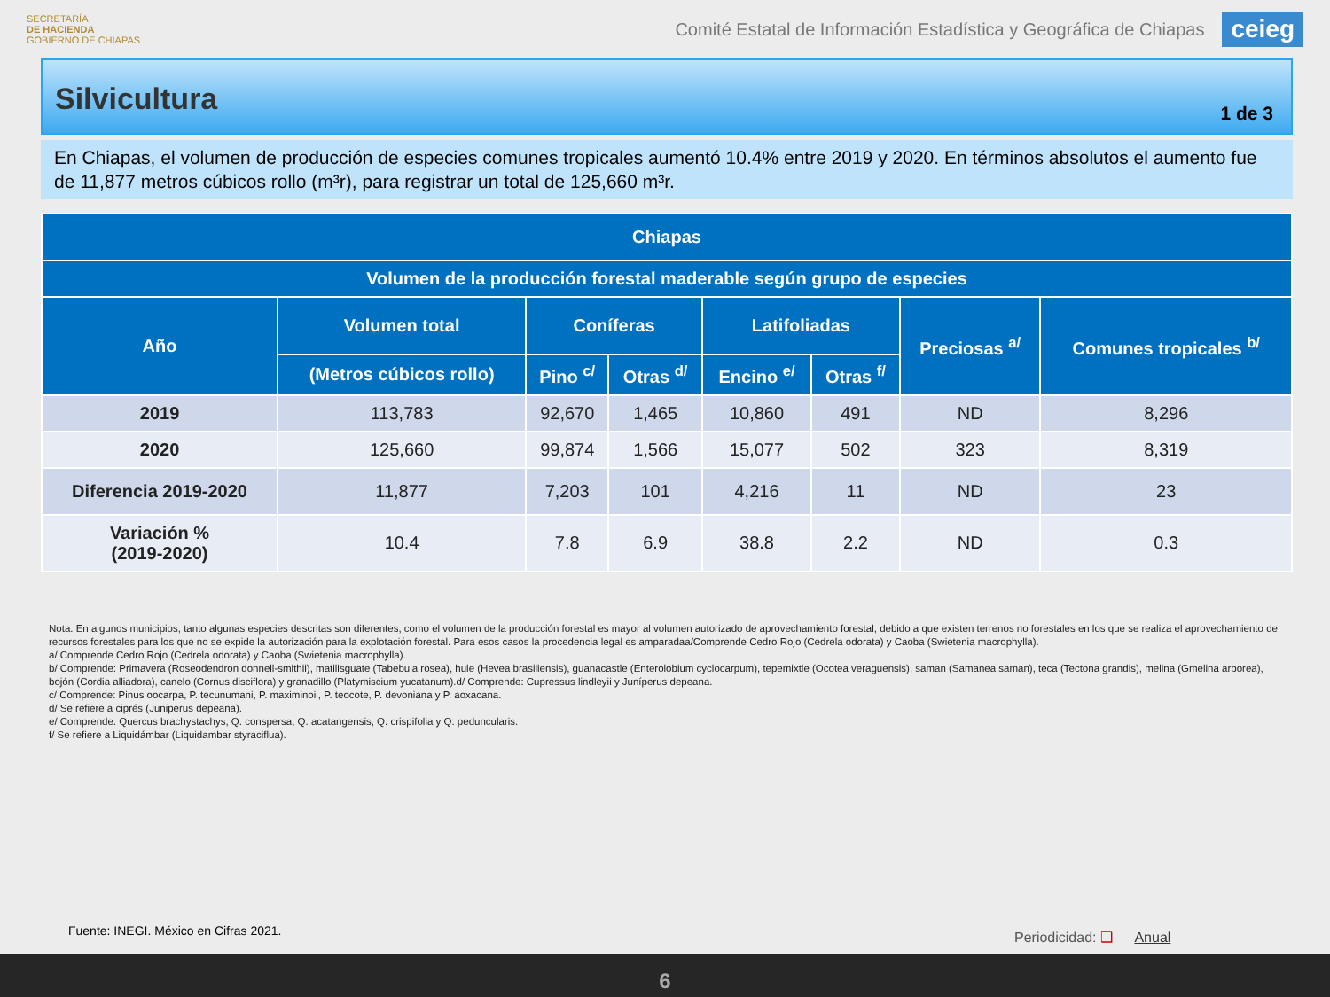SECRETARÍA
DE HACIENDA
GOBIERNO DE CHIAPAS
Comité Estatal de Información Estadística y Geográfica de Chiapas
ceieg
Silvicultura
1 de 3
En Chiapas, el volumen de producción de especies comunes tropicales aumentó 10.4% entre 2019 y 2020. En términos absolutos el aumento fue de 11,877 metros cúbicos rollo (m³r), para registrar un total de 125,660 m³r.
| Chiapas | | | | | | | |
| --- | --- | --- | --- | --- | --- | --- | --- |
| Volumen de la producción forestal maderable según grupo de especies | | | | | | | |
| Año | Volumen total | Coníferas | | Latifoliadas | | Preciosas <sup>a/</sup> | Comunes tropicales <sup>b/</sup> |
| | (Metros cúbicos rollo) | Pino <sup>c/</sup> | Otras <sup>d/</sup> | Encino <sup>e/</sup> | Otras <sup>f/</sup> | | |
| 2019 | 113,783 | 92,670 | 1,465 | 10,860 | 491 | ND | 8,296 |
| 2020 | 125,660 | 99,874 | 1,566 | 15,077 | 502 | 323 | 8,319 |
| Diferencia 2019-2020 | 11,877 | 7,203 | 101 | 4,216 | 11 | ND | 23 |
| Variación % (2019-2020) | 10.4 | 7.8 | 6.9 | 38.8 | 2.2 | ND | 0.3 |
Nota: En algunos municipios, tanto algunas especies descritas son diferentes, como el volumen de la producción forestal es mayor al volumen autorizado de aprovechamiento forestal, debido a que existen terrenos no forestales en los que se realiza el aprovechamiento de recursos forestales para los que no se expide la autorización para la explotación forestal. Para esos casos la procedencia legal es amparadaa/Comprende Cedro Rojo (Cedrela odorata) y Caoba (Swietenia macrophylla).
a/ Comprende Cedro Rojo (Cedrela odorata) y Caoba (Swietenia macrophylla).
b/ Comprende: Primavera (Roseodendron donnell-smithii), matilisguate (Tabebuia rosea), hule (Hevea brasiliensis), guanacastle (Enterolobium cyclocarpum), tepemixtle (Ocotea veraguensis), saman (Samanea saman), teca (Tectona grandis), melina (Gmelina arborea), bojón (Cordia alliadora), canelo (Cornus disciflora) y granadillo (Platymiscium yucatanum).d/ Comprende: Cupressus lindleyii y Juníperus depeana.
c/ Comprende: Pinus oocarpa, P. tecunumani, P. maximinoii, P. teocote, P. devoniana y P. aoxacana.
d/ Se refiere a ciprés (Juniperus depeana).
e/ Comprende: Quercus brachystachys, Q. conspersa, Q. acatangensis, Q. crispifolia y Q. peduncularis.
f/ Se refiere a Liquidámbar (Liquidambar styraciflua).
Fuente: INEGI. México en Cifras 2021.
Periodicidad: ❑ Anual
6